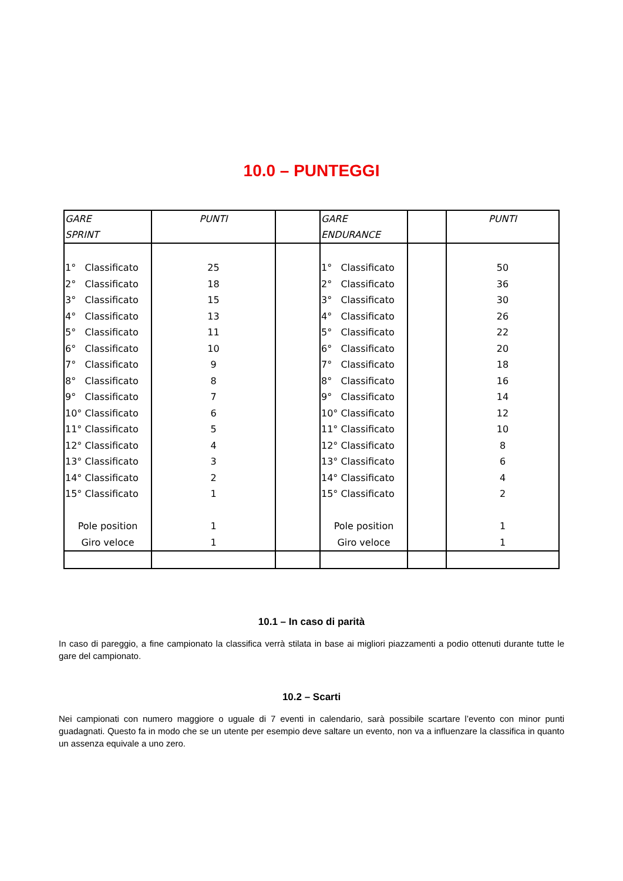10.0 – PUNTEGGI
| GARE SPRINT | PUNTI | | GARE ENDURANCE | | PUNTI |
| --- | --- | --- | --- | --- | --- |
| 1° Classificato 2° Classificato 3° Classificato 4° Classificato 5° Classificato 6° Classificato 7° Classificato 8° Classificato 9° Classificato 10° Classificato 11° Classificato 12° Classificato 13° Classificato 14° Classificato 15° Classificato Pole position Giro veloce | 25 18 15 13 11 10 9 8 7 6 5 4 3 2 1 1 1 | | 1° Classificato 2° Classificato 3° Classificato 4° Classificato 5° Classificato 6° Classificato 7° Classificato 8° Classificato 9° Classificato 10° Classificato 11° Classificato 12° Classificato 13° Classificato 14° Classificato 15° Classificato Pole position Giro veloce | | 50 36 30 26 22 20 18 16 14 12 10 8 6 4 2 1 1 |
10.1 – In caso di parità
In caso di pareggio, a fine campionato la classifica verrà stilata in base ai migliori piazzamenti a podio ottenuti durante tutte le gare del campionato.
10.2 – Scarti
Nei campionati con numero maggiore o uguale di 7 eventi in calendario, sarà possibile scartare l’evento con minor punti guadagnati. Questo fa in modo che se un utente per esempio deve saltare un evento, non va a influenzare la classifica in quanto un assenza equivale a uno zero.